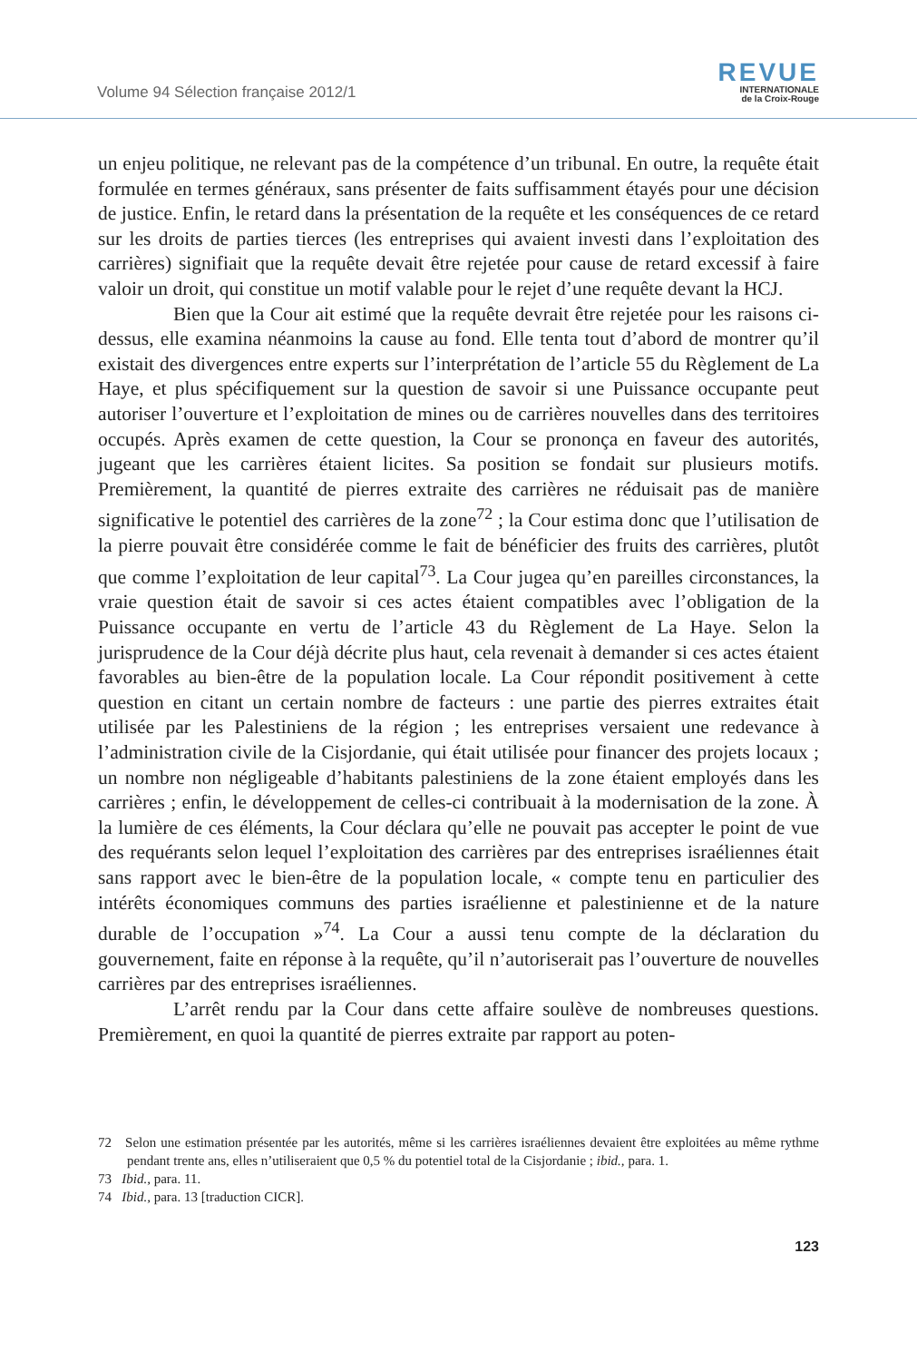Volume 94 Sélection française 2012/1
REVUE
INTERNATIONALE
de la Croix-Rouge
un enjeu politique, ne relevant pas de la compétence d’un tribunal. En outre, la requête était formulée en termes généraux, sans présenter de faits suffisamment étayés pour une décision de justice. Enfin, le retard dans la présentation de la requête et les conséquences de ce retard sur les droits de parties tierces (les entreprises qui avaient investi dans l’exploitation des carrières) signifiait que la requête devait être rejetée pour cause de retard excessif à faire valoir un droit, qui constitue un motif valable pour le rejet d’une requête devant la HCJ.
Bien que la Cour ait estimé que la requête devrait être rejetée pour les raisons ci-dessus, elle examina néanmoins la cause au fond. Elle tenta tout d’abord de montrer qu’il existait des divergences entre experts sur l’interprétation de l’article 55 du Règlement de La Haye, et plus spécifiquement sur la question de savoir si une Puissance occupante peut autoriser l’ouverture et l’exploitation de mines ou de carrières nouvelles dans des territoires occupés. Après examen de cette question, la Cour se prononça en faveur des autorités, jugeant que les carrières étaient licites. Sa position se fondait sur plusieurs motifs. Premièrement, la quantité de pierres extraite des carrières ne réduisait pas de manière significative le potentiel des carrières de la zone<sup>72</sup> ; la Cour estima donc que l’utilisation de la pierre pouvait être considérée comme le fait de bénéficier des fruits des carrières, plutôt que comme l’exploitation de leur capital<sup>73</sup>. La Cour jugea qu’en pareilles circonstances, la vraie question était de savoir si ces actes étaient compatibles avec l’obligation de la Puissance occupante en vertu de l’article 43 du Règlement de La Haye. Selon la jurisprudence de la Cour déjà décrite plus haut, cela revenait à demander si ces actes étaient favorables au bien-être de la population locale. La Cour répondit positivement à cette question en citant un certain nombre de facteurs : une partie des pierres extraites était utilisée par les Palestiniens de la région ; les entreprises versaient une redevance à l’administration civile de la Cisjordanie, qui était utilisée pour financer des projets locaux ; un nombre non négligeable d’habitants palestiniens de la zone étaient employés dans les carrières ; enfin, le développement de celles-ci contribuait à la modernisation de la zone. À la lumière de ces éléments, la Cour déclara qu’elle ne pouvait pas accepter le point de vue des requérants selon lequel l’exploitation des carrières par des entreprises israéliennes était sans rapport avec le bien-être de la population locale, « compte tenu en particulier des intérêts économiques communs des parties israélienne et palestinienne et de la nature durable de l’occupation »<sup>74</sup>. La Cour a aussi tenu compte de la déclaration du gouvernement, faite en réponse à la requête, qu’il n’autoriserait pas l’ouverture de nouvelles carrières par des entreprises israéliennes.
L’arrêt rendu par la Cour dans cette affaire soulève de nombreuses questions. Premièrement, en quoi la quantité de pierres extraite par rapport au poten-
72 Selon une estimation présentée par les autorités, même si les carrières israéliennes devaient être exploitées au même rythme pendant trente ans, elles n’utiliseraient que 0,5 % du potentiel total de la Cisjordanie ; ibid., para. 1.
73 Ibid., para. 11.
74 Ibid., para. 13 [traduction CICR].
123